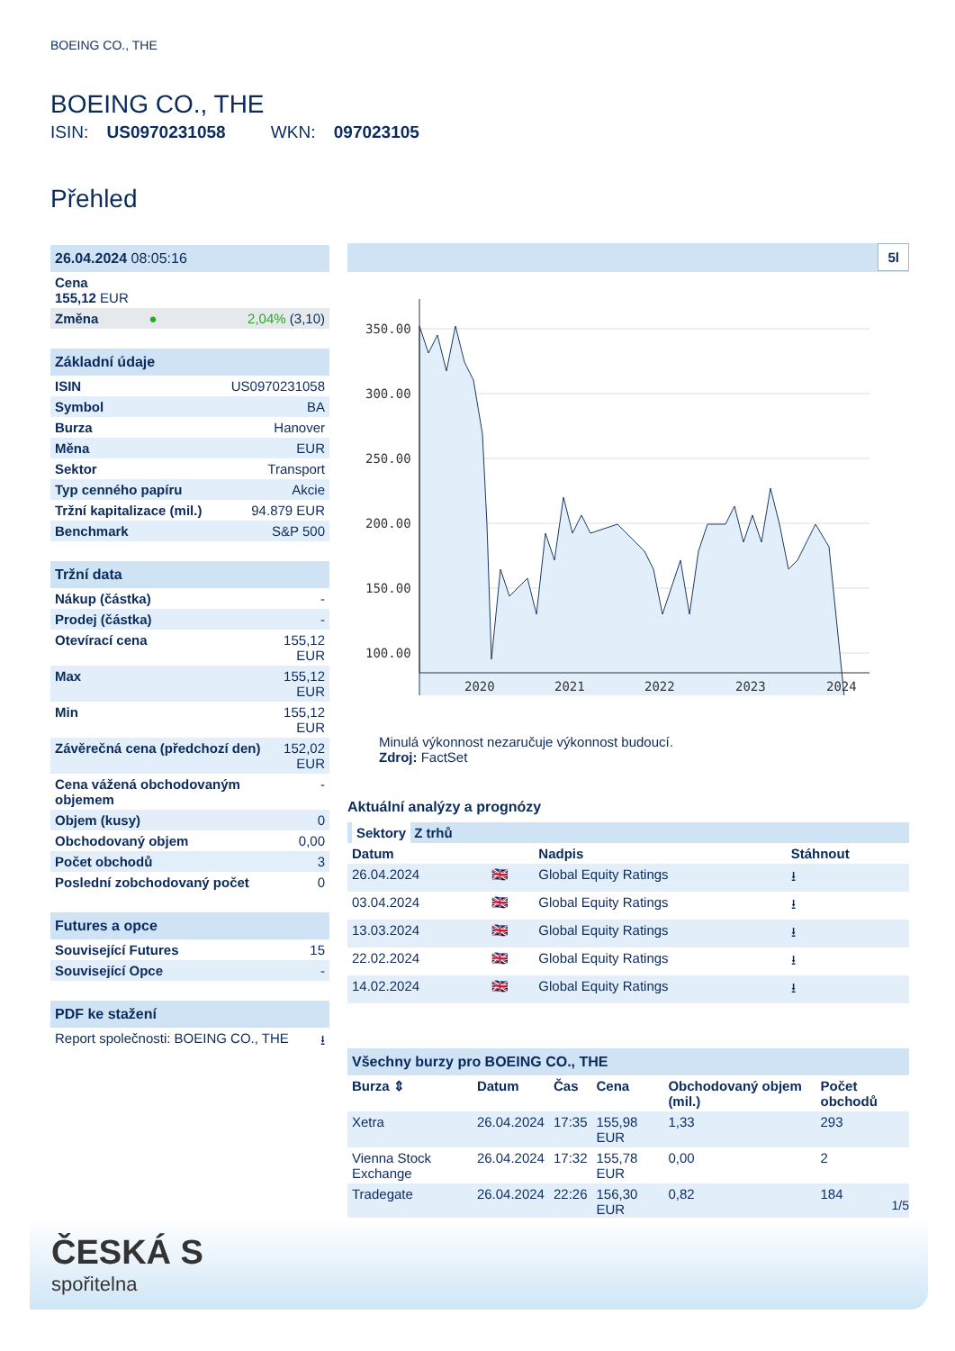BOEING CO., THE
BOEING CO., THE
ISIN: US0970231058 WKN: 097023105
Přehled
| 26.04.2024 08:05:16 | | |
| Cena 155,12 EUR | | |
| Změna | ● | 2,04% (3,10) |
| Základní údaje | |
| ISIN | US0970231058 |
| Symbol | BA |
| Burza | Hanover |
| Měna | EUR |
| Sektor | Transport |
| Typ cenného papíru | Akcie |
| Tržní kapitalizace (mil.) | 94.879 EUR |
| Benchmark | S&P 500 |
| Tržní data | |
| Nákup (částka) | - |
| Prodej (částka) | - |
| Otevírací cena | 155,12 EUR |
| Max | 155,12 EUR |
| Min | 155,12 EUR |
| Závěrečná cena (předchozí den) | 152,02 EUR |
| Cena vážená obchodovaným objemem | - |
| Objem (kusy) | 0 |
| Obchodovaný objem | 0,00 |
| Počet obchodů | 3 |
| Poslední zobchodovaný počet | 0 |
| Futures a opce | |
| Související Futures | 15 |
| Související Opce | - |
| PDF ke stažení | |
| Report společnosti: BOEING CO., THE | ⭳ |
5l
350.00
300.00
250.00
200.00
150.00
100.00
2020
2021
2022
2023
2024
Minulá výkonnost nezaručuje výkonnost budoucí.
Zdroj: FactSet
Aktuální analýzy a prognózy
| Sektory Z trhů | | | |
| Datum | | Nadpis | Stáhnout |
| 26.04.2024 | 🇬🇧 | Global Equity Ratings | ⭳ |
| 03.04.2024 | 🇬🇧 | Global Equity Ratings | ⭳ |
| 13.03.2024 | 🇬🇧 | Global Equity Ratings | ⭳ |
| 22.02.2024 | 🇬🇧 | Global Equity Ratings | ⭳ |
| 14.02.2024 | 🇬🇧 | Global Equity Ratings | ⭳ |
| Všechny burzy pro BOEING CO., THE | | | | | |
| Burza ⇕ | Datum | Čas | Cena | Obchodovaný objem (mil.) | Počet obchodů |
| Xetra | 26.04.2024 | 17:35 | 155,98 EUR | 1,33 | 293 |
| Vienna Stock Exchange | 26.04.2024 | 17:32 | 155,78 EUR | 0,00 | 2 |
| Tradegate | 26.04.2024 | 22:26 | 156,30 EUR | 0,82 | 184 |
1/5
ČESKÁ S
spořitelna